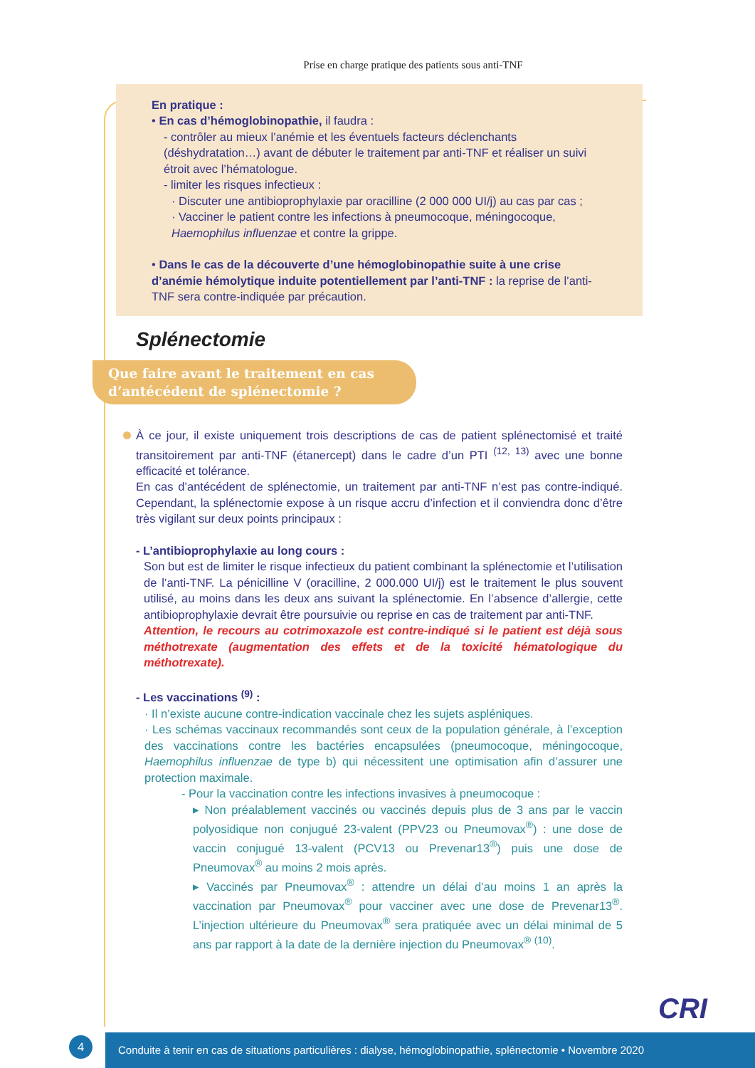Prise en charge pratique des patients sous anti-TNF
En pratique :
• En cas d’hémoglobinopathie, il faudra :
- contrôler au mieux l’anémie et les éventuels facteurs déclenchants (déshydratation…) avant de débuter le traitement par anti-TNF et réaliser un suivi étroit avec l’hématologue.
- limiter les risques infectieux :
· Discuter une antibioprophylaxie par oracilline (2 000 000 UI/j) au cas par cas ;
· Vacciner le patient contre les infections à pneumocoque, méningocoque, Haemophilus influenzae et contre la grippe.
• Dans le cas de la découverte d’une hémoglobinopathie suite à une crise d’anémie hémolytique induite potentiellement par l’anti-TNF : la reprise de l’anti-TNF sera contre-indiquée par précaution.
Splénectomie
Que faire avant le traitement en cas d’antécédent de splénectomie ?
À ce jour, il existe uniquement trois descriptions de cas de patient splénectomisé et traité transitoirement par anti-TNF (étanercept) dans le cadre d’un PTI <sup>(12, 13)</sup> avec une bonne efficacité et tolérance.
En cas d’antécédent de splénectomie, un traitement par anti-TNF n’est pas contre-indiqué. Cependant, la splénectomie expose à un risque accru d’infection et il conviendra donc d’être très vigilant sur deux points principaux :
- L’antibioprophylaxie au long cours :
Son but est de limiter le risque infectieux du patient combinant la splénectomie et l’utilisation de l’anti-TNF. La pénicilline V (oracilline, 2 000.000 UI/j) est le traitement le plus souvent utilisé, au moins dans les deux ans suivant la splénectomie. En l’absence d’allergie, cette antibioprophylaxie devrait être poursuivie ou reprise en cas de traitement par anti-TNF.
Attention, le recours au cotrimoxazole est contre-indiqué si le patient est déjà sous méthotrexate (augmentation des effets et de la toxicité hématologique du méthotrexate).
- Les vaccinations <sup>(9)</sup> :
· Il n’existe aucune contre-indication vaccinale chez les sujets aspléniques.
· Les schémas vaccinaux recommandés sont ceux de la population générale, à l’exception des vaccinations contre les bactéries encapsulées (pneumocoque, méningocoque, Haemophilus influenzae de type b) qui nécessitent une optimisation afin d’assurer une protection maximale.
- Pour la vaccination contre les infections invasives à pneumocoque :
▸ Non préalablement vaccinés ou vaccinés depuis plus de 3 ans par le vaccin polyosidique non conjugué 23-valent (PPV23 ou Pneumovax<sup>®</sup>) : une dose de vaccin conjugué 13-valent (PCV13 ou Prevenar13<sup>®</sup>) puis une dose de Pneumovax<sup>®</sup> au moins 2 mois après.
▸ Vaccinés par Pneumovax<sup>®</sup> : attendre un délai d’au moins 1 an après la vaccination par Pneumovax<sup>®</sup> pour vacciner avec une dose de Prevenar13<sup>®</sup>. L’injection ultérieure du Pneumovax<sup>®</sup> sera pratiquée avec un délai minimal de 5 ans par rapport à la date de la dernière injection du Pneumovax<sup>®</sup> <sup>(10)</sup>.
4
Conduite à tenir en cas de situations particulières : dialyse, hémoglobinopathie, splénectomie • Novembre 2020
CRI